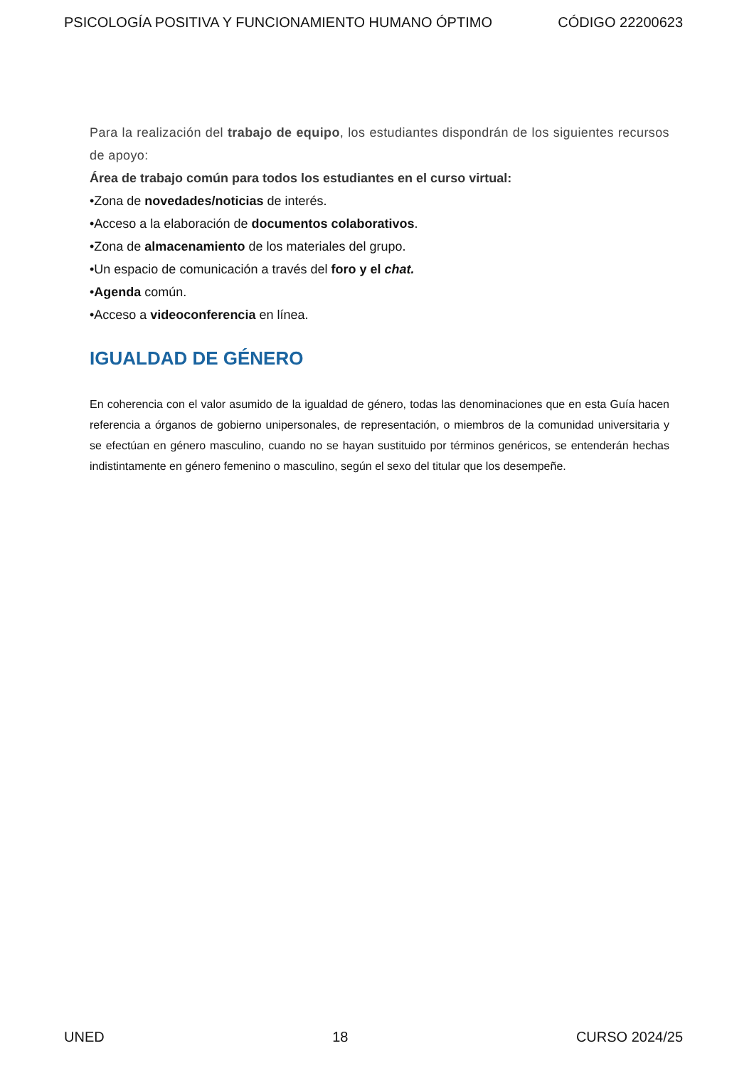PSICOLOGÍA POSITIVA Y FUNCIONAMIENTO HUMANO ÓPTIMO CÓDIGO 22200623
Para la realización del trabajo de equipo, los estudiantes dispondrán de los siguientes recursos de apoyo:
Área de trabajo común para todos los estudiantes en el curso virtual:
•Zona de novedades/noticias de interés.
•Acceso a la elaboración de documentos colaborativos.
•Zona de almacenamiento de los materiales del grupo.
•Un espacio de comunicación a través del foro y el chat.
•Agenda común.
•Acceso a videoconferencia en línea.
IGUALDAD DE GÉNERO
En coherencia con el valor asumido de la igualdad de género, todas las denominaciones que en esta Guía hacen referencia a órganos de gobierno unipersonales, de representación, o miembros de la comunidad universitaria y se efectúan en género masculino, cuando no se hayan sustituido por términos genéricos, se entenderán hechas indistintamente en género femenino o masculino, según el sexo del titular que los desempeñe.
UNED 18 CURSO 2024/25